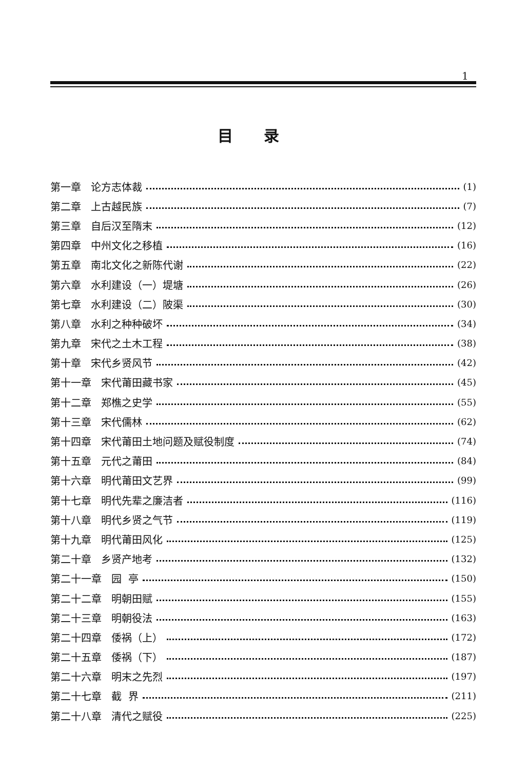1
目录
第一章 论方志体裁 (1)
第二章 上古越民族 (7)
第三章 自后汉至隋末 (12)
第四章 中州文化之移植 (16)
第五章 南北文化之新陈代谢 (22)
第六章 水利建设（一）堤塘 (26)
第七章 水利建设（二）陂渠 (30)
第八章 水利之种种破坏 (34)
第九章 宋代之土木工程 (38)
第十章 宋代乡贤风节 (42)
第十一章 宋代莆田藏书家 (45)
第十二章 郑樵之史学 (55)
第十三章 宋代儒林 (62)
第十四章 宋代莆田土地问题及赋役制度 (74)
第十五章 元代之莆田 (84)
第十六章 明代莆田文艺界 (99)
第十七章 明代先辈之廉洁者 (116)
第十八章 明代乡贤之气节 (119)
第十九章 明代莆田风化 (125)
第二十章 乡贤产地考 (132)
第二十一章 园 亭 (150)
第二十二章 明朝田赋 (155)
第二十三章 明朝役法 (163)
第二十四章 倭祸（上） (172)
第二十五章 倭祸（下） (187)
第二十六章 明末之先烈 (197)
第二十七章 截 界 (211)
第二十八章 清代之赋役 (225)